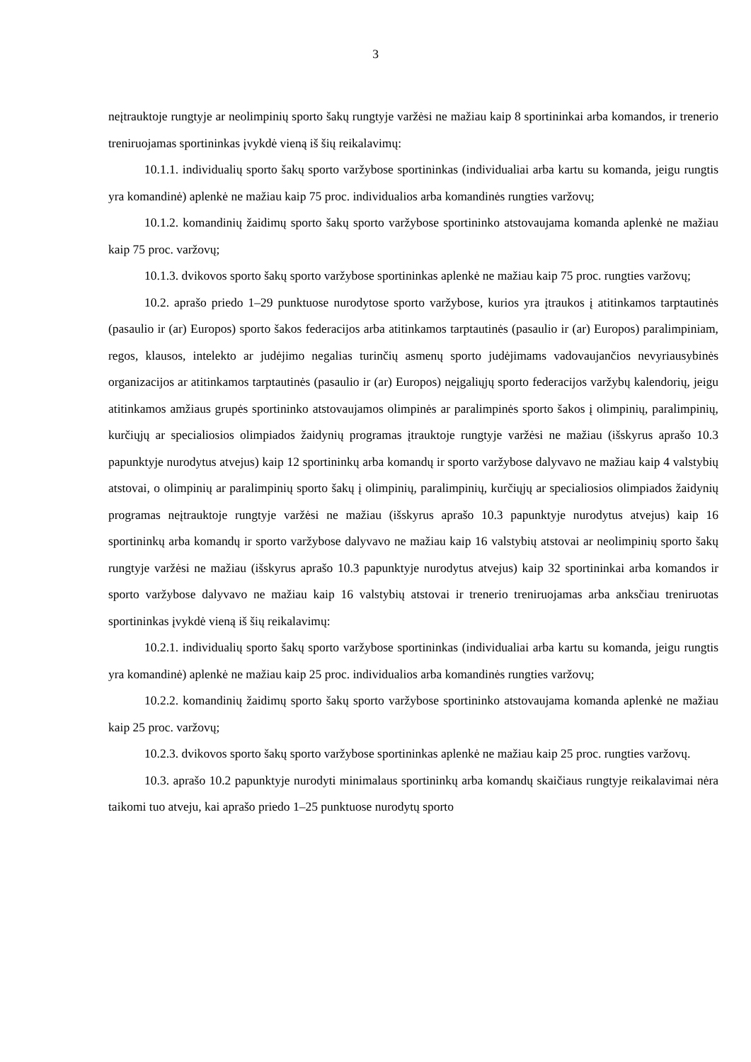3
neįtrauktoje rungtyje ar neolimpinių sporto šakų rungtyje varžėsi ne mažiau kaip 8 sportininkai arba komandos, ir trenerio treniruojamas sportininkas įvykdė vieną iš šių reikalavimų:
10.1.1. individualių sporto šakų sporto varžybose sportininkas (individualiai arba kartu su komanda, jeigu rungtis yra komandinė) aplenkė ne mažiau kaip 75 proc. individualios arba komandinės rungties varžovų;
10.1.2. komandinių žaidimų sporto šakų sporto varžybose sportininko atstovaujama komanda aplenkė ne mažiau kaip 75 proc. varžovų;
10.1.3. dvikovos sporto šakų sporto varžybose sportininkas aplenkė ne mažiau kaip 75 proc. rungties varžovų;
10.2. aprašo priedo 1–29 punktuose nurodytose sporto varžybose, kurios yra įtraukos į atitinkamos tarptautinės (pasaulio ir (ar) Europos) sporto šakos federacijos arba atitinkamos tarptautinės (pasaulio ir (ar) Europos) paralimpiniam, regos, klausos, intelekto ar judėjimo negalias turinčių asmenų sporto judėjimams vadovaujančios nevyriausybinės organizacijos ar atitinkamos tarptautinės (pasaulio ir (ar) Europos) neįgaliųjų sporto federacijos varžybų kalendorių, jeigu atitinkamos amžiaus grupės sportininko atstovaujamos olimpinės ar paralimpinės sporto šakos į olimpinių, paralimpinių, kurčiųjų ar specialiosios olimpiados žaidynių programas įtrauktoje rungtyje varžėsi ne mažiau (išskyrus aprašo 10.3 papunktyje nurodytus atvejus) kaip 12 sportininkų arba komandų ir sporto varžybose dalyvavo ne mažiau kaip 4 valstybių atstovai, o olimpinių ar paralimpinių sporto šakų į olimpinių, paralimpinių, kurčiųjų ar specialiosios olimpiados žaidynių programas neįtrauktoje rungtyje varžėsi ne mažiau (išskyrus aprašo 10.3 papunktyje nurodytus atvejus) kaip 16 sportininkų arba komandų ir sporto varžybose dalyvavo ne mažiau kaip 16 valstybių atstovai ar neolimpinių sporto šakų rungtyje varžėsi ne mažiau (išskyrus aprašo 10.3 papunktyje nurodytus atvejus) kaip 32 sportininkai arba komandos ir sporto varžybose dalyvavo ne mažiau kaip 16 valstybių atstovai ir trenerio treniruojamas arba anksčiau treniruotas sportininkas įvykdė vieną iš šių reikalavimų:
10.2.1. individualių sporto šakų sporto varžybose sportininkas (individualiai arba kartu su komanda, jeigu rungtis yra komandinė) aplenkė ne mažiau kaip 25 proc. individualios arba komandinės rungties varžovų;
10.2.2. komandinių žaidimų sporto šakų sporto varžybose sportininko atstovaujama komanda aplenkė ne mažiau kaip 25 proc. varžovų;
10.2.3. dvikovos sporto šakų sporto varžybose sportininkas aplenkė ne mažiau kaip 25 proc. rungties varžovų.
10.3. aprašo 10.2 papunktyje nurodyti minimalaus sportininkų arba komandų skaičiaus rungtyje reikalavimai nėra taikomi tuo atveju, kai aprašo priedo 1–25 punktuose nurodytų sporto